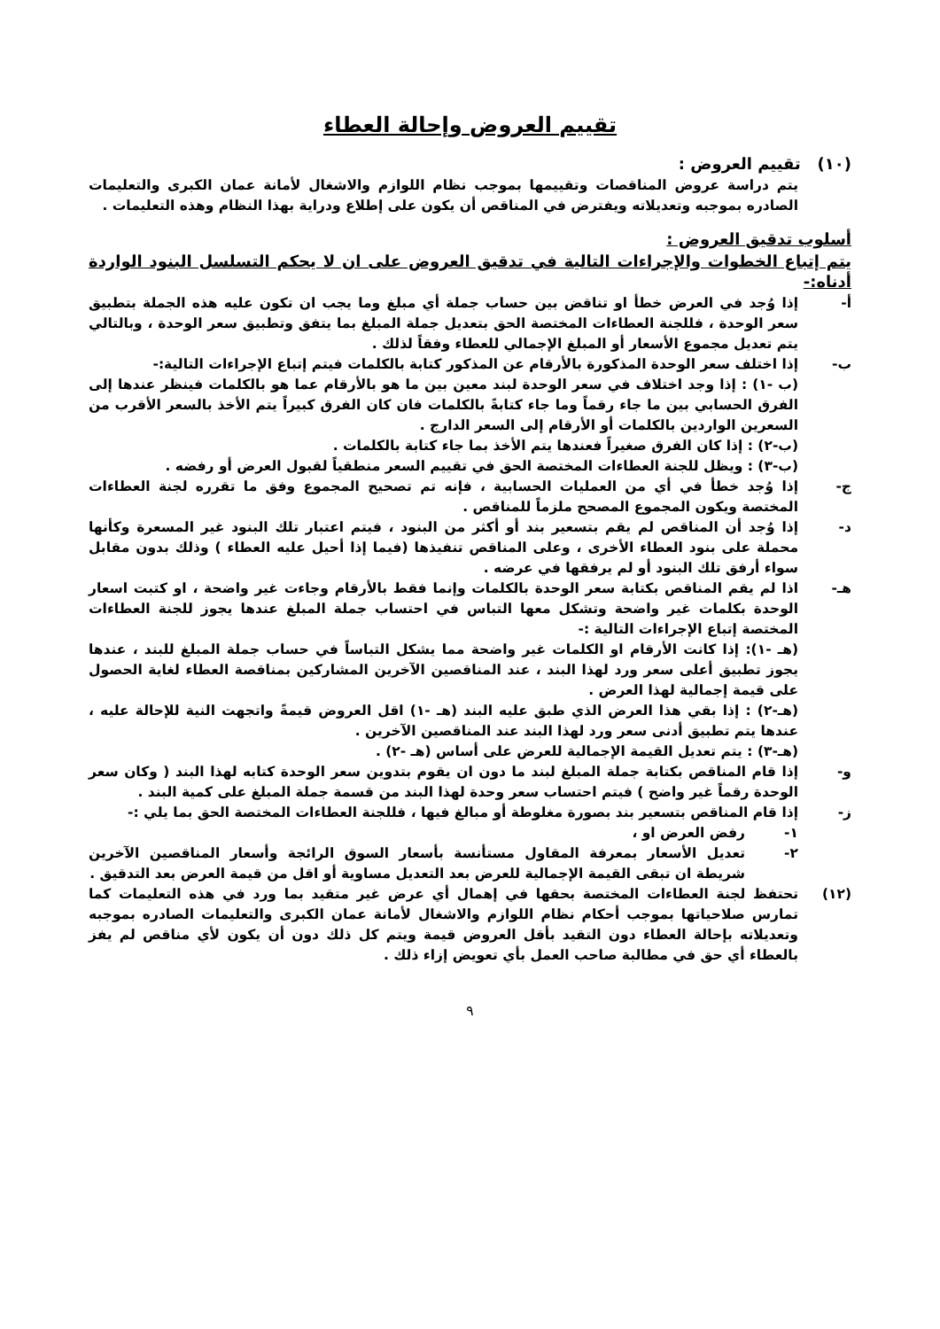تقييم العروض وإحالة العطاء
(١٠) تقييم العروض :
يتم دراسة عروض المناقصات وتقييمها بموجب نظام اللوازم والاشغال لأمانة عمان الكبرى والتعليمات الصادره بموجبه وتعديلاته ويفترض في المناقص أن يكون على إطلاع ودراية بهذا النظام وهذه التعليمات .
أسلوب تدقيق العروض :
يتم إتباع الخطوات والإجراءات التالية في تدقيق العروض على ان لا يحكم التسلسل البنود الواردة أدناه:-
أ- إذا وُجد في العرض خطأ او تناقض بين حساب جملة أي مبلغ وما يجب ان تكون عليه هذه الجملة بتطبيق سعر الوحدة ، فللجنة العطاءات المختصة الحق بتعديل جملة المبلغ بما يتفق وتطبيق سعر الوحدة ، وبالتالي يتم تعديل مجموع الأسعار أو المبلغ الإجمالي للعطاء وفقاً لذلك .
ب- إذا اختلف سعر الوحدة المذكورة بالأرقام عن المذكور كتابة بالكلمات فيتم إتباع الإجراءات التالية:-
(ب -١) : إذا وجد اختلاف في سعر الوحدة لبند معين بين ما هو بالأرقام عما هو بالكلمات فينظر عندها إلى الفرق الحسابي بين ما جاء رقماً وما جاء كتابةً بالكلمات فان كان الفرق كبيراً يتم الأخذ بالسعر الأقرب من السعرين الواردين بالكلمات أو الأرقام إلى السعر الدارج .
(ب-٢) : إذا كان الفرق صغيراً فعندها يتم الأخذ بما جاء كتابة بالكلمات .
(ب-٣) : ويظل للجنة العطاءات المختصة الحق في تقييم السعر منطقياً لقبول العرض أو رفضه .
ج- إذا وُجد خطأ في أي من العمليات الحسابية ، فإنه تم تصحيح المجموع وفق ما تقرره لجنة العطاءات المختصة ويكون المجموع المصحح ملزماً للمناقص .
د- إذا وُجد أن المناقص لم يقم بتسعير بند أو أكثر من البنود ، فيتم اعتبار تلك البنود غير المسعرة وكأنها محملة على بنود العطاء الأخرى ، وعلى المناقص تنفيذها (فيما إذا أحيل عليه العطاء ) وذلك بدون مقابل سواء أرفق تلك البنود أو لم يرفقها في عرضه .
هـ- اذا لم يقم المناقص بكتابة سعر الوحدة بالكلمات وإنما فقط بالأرقام وجاءت غير واضحة ، او كتبت اسعار الوحدة بكلمات غير واضحة وتشكل معها التباس في احتساب جملة المبلغ عندها يجوز للجنة العطاءات المختصة إتباع الإجراءات التالية :-
(هـ -١): إذا كانت الأرقام او الكلمات غير واضحة مما يشكل التباساً في حساب جملة المبلغ للبند ، عندها يجوز تطبيق أعلى سعر ورد لهذا البند ، عند المناقصين الآخرين المشاركين بمناقصة العطاء لغاية الحصول على قيمة إجمالية لهذا العرض .
(هـ-٢) : إذا بقي هذا العرض الذي طبق عليه البند (هـ -١) اقل العروض قيمةً واتجهت النية للإحالة عليه ، عندها يتم تطبيق أدنى سعر ورد لهذا البند عند المناقصين الآخرين .
(هـ-٣) : يتم تعديل القيمة الإجمالية للعرض على أساس (هـ -٢) .
و- إذا قام المناقص بكتابة جملة المبلغ لبند ما دون ان يقوم بتدوين سعر الوحدة كتابه لهذا البند ( وكان سعر الوحدة رقماً غير واضح ) فيتم احتساب سعر وحدة لهذا البند من قسمة جملة المبلغ على كمية البند .
ز- إذا قام المناقص بتسعير بند بصورة مغلوطة أو مبالغ فيها ، فللجنة العطاءات المختصة الحق بما يلي :-
١- رفض العرض او ،
٢- تعديل الأسعار بمعرفة المقاول مستأنسة بأسعار السوق الرائجة وأسعار المناقصين الآخرين شريطة ان تبقى القيمة الإجمالية للعرض بعد التعديل مساوية أو اقل من قيمة العرض بعد التدقيق .
(١٢) تحتفظ لجنة العطاءات المختصة بحقها في إهمال أي عرض غير متقيد بما ورد في هذه التعليمات كما تمارس صلاحياتها بموجب أحكام نظام اللوازم والاشغال لأمانة عمان الكبرى والتعليمات الصادره بموجبه وتعديلاته بإحالة العطاء دون التقيد بأقل العروض قيمة ويتم كل ذلك دون أن يكون لأي مناقص لم يفز بالعطاء أي حق في مطالبة صاحب العمل بأي تعويض إزاء ذلك .
٩